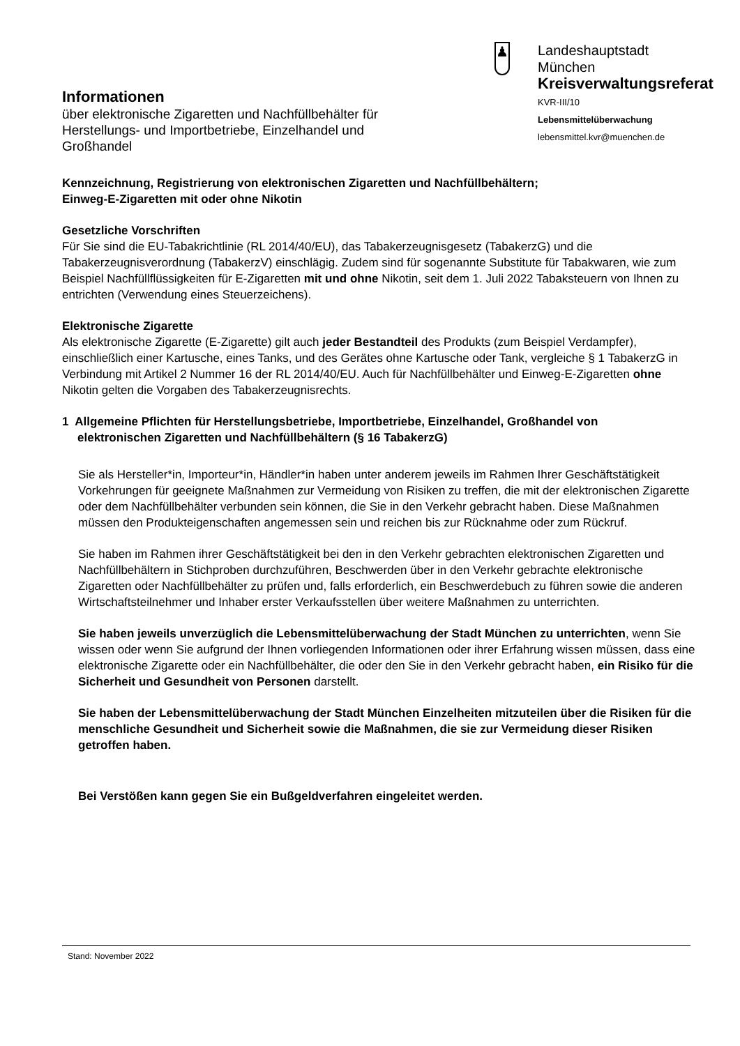Informationen
über elektronische Zigaretten und Nachfüllbehälter für Herstellungs- und Importbetriebe, Einzelhandel und Großhandel
♟
Landeshauptstadt
München
Kreisverwaltungsreferat
KVR-III/10
Lebensmittelüberwachung
lebensmittel.kvr@muenchen.de
Kennzeichnung, Registrierung von elektronischen Zigaretten und Nachfüllbehältern;
Einweg-E-Zigaretten mit oder ohne Nikotin
Gesetzliche Vorschriften
Für Sie sind die EU-Tabakrichtlinie (RL 2014/40/EU), das Tabakerzeugnisgesetz (TabakerzG) und die Tabakerzeugnisverordnung (TabakerzV) einschlägig. Zudem sind für sogenannte Substitute für Tabakwaren, wie zum Beispiel Nachfüllflüssigkeiten für E-Zigaretten mit und ohne Nikotin, seit dem 1. Juli 2022 Tabaksteuern von Ihnen zu entrichten (Verwendung eines Steuerzeichens).
Elektronische Zigarette
Als elektronische Zigarette (E-Zigarette) gilt auch jeder Bestandteil des Produkts (zum Beispiel Verdampfer), einschließlich einer Kartusche, eines Tanks, und des Gerätes ohne Kartusche oder Tank, vergleiche § 1 TabakerzG in Verbindung mit Artikel 2 Nummer 16 der RL 2014/40/EU. Auch für Nachfüllbehälter und Einweg-E-Zigaretten ohne Nikotin gelten die Vorgaben des Tabakerzeugnisrechts.
1 Allgemeine Pflichten für Herstellungsbetriebe, Importbetriebe, Einzelhandel, Großhandel von
elektronischen Zigaretten und Nachfüllbehältern (§ 16 TabakerzG)
Sie als Hersteller*in, Importeur*in, Händler*in haben unter anderem jeweils im Rahmen Ihrer Geschäftstätigkeit Vorkehrungen für geeignete Maßnahmen zur Vermeidung von Risiken zu treffen, die mit der elektronischen Zigarette oder dem Nachfüllbehälter verbunden sein können, die Sie in den Verkehr gebracht haben. Diese Maßnahmen müssen den Produkteigenschaften angemessen sein und reichen bis zur Rücknahme oder zum Rückruf.
Sie haben im Rahmen ihrer Geschäftstätigkeit bei den in den Verkehr gebrachten elektronischen Zigaretten und Nachfüllbehältern in Stichproben durchzuführen, Beschwerden über in den Verkehr gebrachte elektronische Zigaretten oder Nachfüllbehälter zu prüfen und, falls erforderlich, ein Beschwerdebuch zu führen sowie die anderen Wirtschaftsteilnehmer und Inhaber erster Verkaufsstellen über weitere Maßnahmen zu unterrichten.
Sie haben jeweils unverzüglich die Lebensmittelüberwachung der Stadt München zu unterrichten, wenn Sie wissen oder wenn Sie aufgrund der Ihnen vorliegenden Informationen oder ihrer Erfahrung wissen müssen, dass eine elektronische Zigarette oder ein Nachfüllbehälter, die oder den Sie in den Verkehr gebracht haben, ein Risiko für die Sicherheit und Gesundheit von Personen darstellt.
Sie haben der Lebensmittelüberwachung der Stadt München Einzelheiten mitzuteilen über die Risiken für die menschliche Gesundheit und Sicherheit sowie die Maßnahmen, die sie zur Vermeidung dieser Risiken getroffen haben.
Bei Verstößen kann gegen Sie ein Bußgeldverfahren eingeleitet werden.
Stand: November 2022